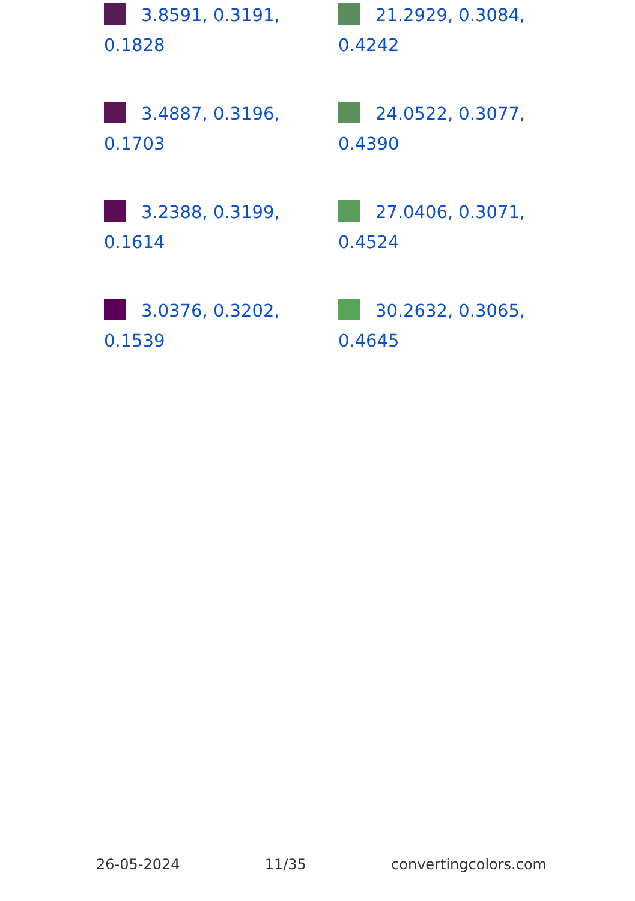3.8591, 0.3191, 0.1828
21.2929, 0.3084, 0.4242
3.4887, 0.3196, 0.1703
24.0522, 0.3077, 0.4390
3.2388, 0.3199, 0.1614
27.0406, 0.3071, 0.4524
3.0376, 0.3202, 0.1539
30.2632, 0.3065, 0.4645
26-05-2024 11/35 convertingcolors.com